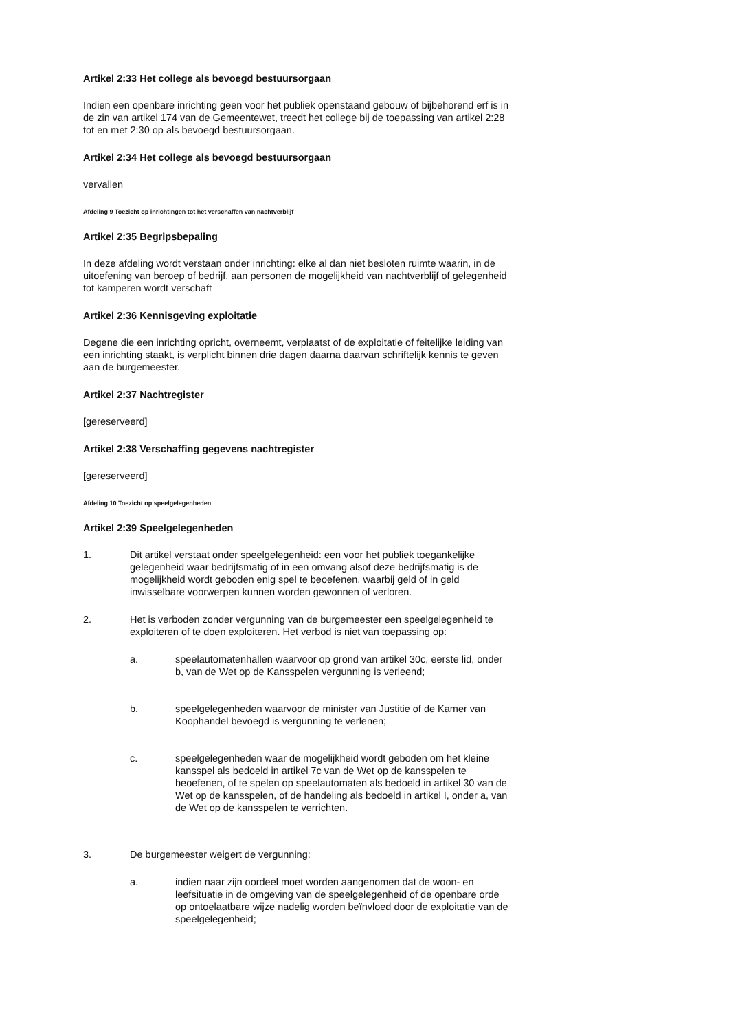Artikel 2:33 Het college als bevoegd bestuursorgaan
Indien een openbare inrichting geen voor het publiek openstaand gebouw of bijbehorend erf is in de zin van artikel 174 van de Gemeentewet, treedt het college bij de toepassing van artikel 2:28 tot en met 2:30 op als bevoegd bestuursorgaan.
Artikel 2:34 Het college als bevoegd bestuursorgaan
vervallen
Afdeling 9 Toezicht op inrichtingen tot het verschaffen van nachtverblijf
Artikel 2:35 Begripsbepaling
In deze afdeling wordt verstaan onder inrichting: elke al dan niet besloten ruimte waarin, in de uitoefening van beroep of bedrijf, aan personen de mogelijkheid van nachtverblijf of gelegenheid tot kamperen wordt verschaft
Artikel 2:36 Kennisgeving exploitatie
Degene die een inrichting opricht, overneemt, verplaatst of de exploitatie of feitelijke leiding van een inrichting staakt, is verplicht binnen drie dagen daarna daarvan schriftelijk kennis te geven aan de burgemeester.
Artikel 2:37 Nachtregister
[gereserveerd]
Artikel 2:38 Verschaffing gegevens nachtregister
[gereserveerd]
Afdeling 10 Toezicht op speelgelegenheden
Artikel 2:39 Speelgelegenheden
1. Dit artikel verstaat onder speelgelegenheid: een voor het publiek toegankelijke gelegenheid waar bedrijfsmatig of in een omvang alsof deze bedrijfsmatig is de mogelijkheid wordt geboden enig spel te beoefenen, waarbij geld of in geld inwisselbare voorwerpen kunnen worden gewonnen of verloren.
2. Het is verboden zonder vergunning van de burgemeester een speelgelegenheid te exploiteren of te doen exploiteren. Het verbod is niet van toepassing op:
a. speelautomatenhallen waarvoor op grond van artikel 30c, eerste lid, onder b, van de Wet op de Kansspelen vergunning is verleend;
b. speelgelegenheden waarvoor de minister van Justitie of de Kamer van Koophandel bevoegd is vergunning te verlenen;
c. speelgelegenheden waar de mogelijkheid wordt geboden om het kleine kansspel als bedoeld in artikel 7c van de Wet op de kansspelen te beoefenen, of te spelen op speelautomaten als bedoeld in artikel 30 van de Wet op de kansspelen, of de handeling als bedoeld in artikel I, onder a, van de Wet op de kansspelen te verrichten.
3. De burgemeester weigert de vergunning:
a. indien naar zijn oordeel moet worden aangenomen dat de woon- en leefsituatie in de omgeving van de speelgelegenheid of de openbare orde op ontoelaatbare wijze nadelig worden beïnvloed door de exploitatie van de speelgelegenheid;